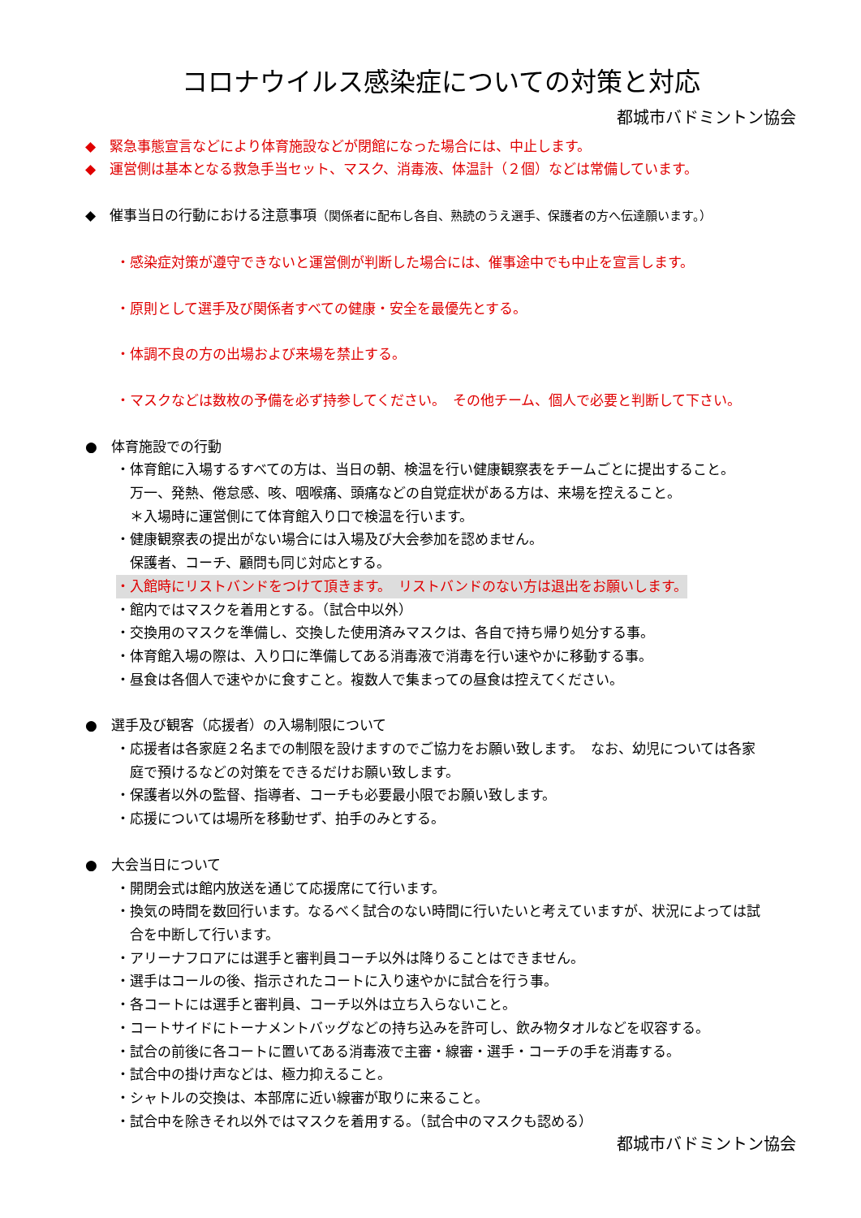コロナウイルス感染症についての対策と対応
都城市バドミントン協会
◆　緊急事態宣言などにより体育施設などが閉館になった場合には、中止します。
◆　運営側は基本となる救急手当セット、マスク、消毒液、体温計（２個）などは常備しています。
◆　催事当日の行動における注意事項（関係者に配布し各自、熟読のうえ選手、保護者の方へ伝達願います。）
・感染症対策が遵守できないと運営側が判断した場合には、催事途中でも中止を宣言します。
・原則として選手及び関係者すべての健康・安全を最優先とする。
・体調不良の方の出場および来場を禁止する。
・マスクなどは数枚の予備を必ず持参してください。　その他チーム、個人で必要と判断して下さい。
●　体育施設での行動
・体育館に入場するすべての方は、当日の朝、検温を行い健康観察表をチームごとに提出すること。
万一、発熱、倦怠感、咳、咽喉痛、頭痛などの自覚症状がある方は、来場を控えること。
＊入場時に運営側にて体育館入り口で検温を行います。
・健康観察表の提出がない場合には入場及び大会参加を認めません。
保護者、コーチ、顧問も同じ対応とする。
・入館時にリストバンドをつけて頂きます。　リストバンドのない方は退出をお願いします。
・館内ではマスクを着用とする。（試合中以外）
・交換用のマスクを準備し、交換した使用済みマスクは、各自で持ち帰り処分する事。
・体育館入場の際は、入り口に準備してある消毒液で消毒を行い速やかに移動する事。
・昼食は各個人で速やかに食すこと。複数人で集まっての昼食は控えてください。
●　選手及び観客（応援者）の入場制限について
・応援者は各家庭２名までの制限を設けますのでご協力をお願い致します。　なお、幼児については各家
庭で預けるなどの対策をできるだけお願い致します。
・保護者以外の監督、指導者、コーチも必要最小限でお願い致します。
・応援については場所を移動せず、拍手のみとする。
●　大会当日について
・開閉会式は館内放送を通じて応援席にて行います。
・換気の時間を数回行います。なるべく試合のない時間に行いたいと考えていますが、状況によっては試
合を中断して行います。
・アリーナフロアには選手と審判員コーチ以外は降りることはできません。
・選手はコールの後、指示されたコートに入り速やかに試合を行う事。
・各コートには選手と審判員、コーチ以外は立ち入らないこと。
・コートサイドにトーナメントバッグなどの持ち込みを許可し、飲み物タオルなどを収容する。
・試合の前後に各コートに置いてある消毒液で主審・線審・選手・コーチの手を消毒する。
・試合中の掛け声などは、極力抑えること。
・シャトルの交換は、本部席に近い線審が取りに来ること。
・試合中を除きそれ以外ではマスクを着用する。（試合中のマスクも認める）
都城市バドミントン協会